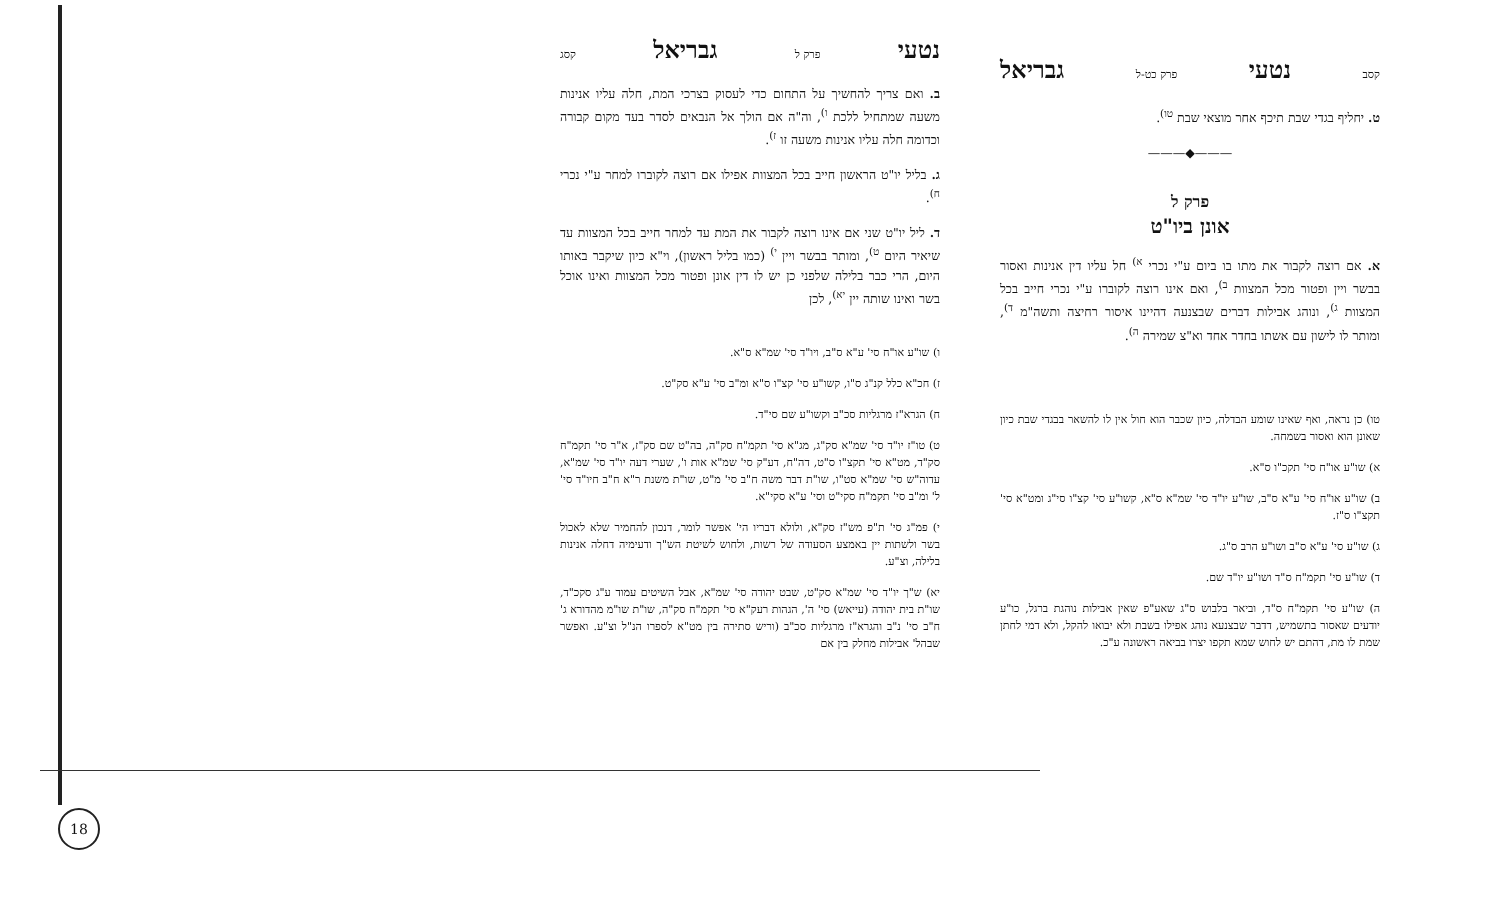קסב נטעי פרק כט-ל גבריאל
ט. יחליף בגדי שבת תיכף אחר מוצאי שבת <sup>טו)</sup>.
———◆———
פרק ל
אונן ביו"ט
א. אם רוצה לקבור את מתו בו ביום ע"י נכרי <sup>א)</sup> חל עליו דין אנינות ואסור בבשר ויין ופטור מכל המצוות <sup>ב)</sup>, ואם אינו רוצה לקוברו ע"י נכרי חייב בכל המצוות <sup>ג)</sup>, ונוהג אבילות דברים שבצנעה דהיינו איסור רחיצה ותשה"מ <sup>ד)</sup>, ומותר לו לישון עם אשתו בחדר אחד וא"צ שמירה <sup>ה)</sup>.
טו) כן נראה, ואף שאינו שומע הבדלה, כיון שכבר הוא חול אין לו להשאר בבגדי שבת כיון שאונן הוא ואסור בשמחה.
א) שו"ע או"ח סי' תקכ"ו ס"א.
ב) שו"ע או"ח סי' ע"א ס"ב, שו"ע יו"ד סי' שמ"א ס"א, קשו"ע סי' קצ"ו סי"ג ומט"א סי' תקצ"ו ס"ז.
ג) שו"ע סי' ע"א ס"ב ושו"ע הרב ס"ג.
ד) שו"ע סי' תקמ"ח ס"ד ושו"ע יו"ד שם.
ה) שו"ע סי' תקמ"ח ס"ד, וביאר בלבוש ס"ג שאע"פ שאין אבילות נוהגת ברגל, כו"ע יודעים שאסור בתשמיש, דדבר שבצנעא נוהג אפילו בשבת ולא יבואו להקל, ולא דמי לחתן שמת לו מת, דהתם יש לחוש שמא תקפו יצרו בביאה ראשונה ע"כ.
נטעי פרק ל גבריאל קסג
ב. ואם צריך להחשיך על התחום כדי לעסוק בצרכי המת, חלה עליו אנינות משעה שמתחיל ללכת <sup>ו)</sup>, וה"ה אם הולך אל הנבאים לסדר בעד מקום קבורה וכדומה חלה עליו אנינות משעה זו <sup>ז)</sup>.
ג. בליל יו"ט הראשון חייב בכל המצוות אפילו אם רוצה לקוברו למחר ע"י נכרי <sup>ח)</sup>.
ד. ליל יו"ט שני אם אינו רוצה לקבור את המת עד למחר חייב בכל המצוות עד שיאיר היום <sup>ט)</sup>, ומותר בבשר ויין <sup>י)</sup> (כמו בליל ראשון), וי"א כיון שיקבר באותו היום, הרי כבר בלילה שלפני כן יש לו דין אונן ופטור מכל המצוות ואינו אוכל בשר ואינו שותה יין <sup>יא)</sup>, לכן
ו) שו"ע או"ח סי' ע"א ס"ב, ויו"ד סי' שמ"א ס"א.
ז) חכ"א כלל קנ"ג ס"ו, קשו"ע סי' קצ"ו ס"א ומ"ב סי' ע"א סק"ט.
ח) הגרא"ז מרגליות סכ"ב וקשו"ע שם סי"ד.
ט) טו"ז יו"ד סי' שמ"א סק"ג, מג"א סי' תקמ"ח סק"ה, בה"ט שם סק"ז, א"ר סי' תקמ"ח סק"ד, מט"א סי' תקצ"ו ס"ט, דה"ח, דע"ק סי' שמ"א אות ו', שערי דעה יו"ד סי' שמ"א, עדוה"ש סי' שמ"א סט"ו, שו"ת דבר משה ח"ב סי' מ"ט, שו"ת משנת ר"א ח"ב חיו"ד סי' ל' ומ"ב סי' תקמ"ח סקי"ט וסי' ע"א סקי"א.
י) פמ"ג סי' ת"פ מש"ז סק"א, ולולא דבריו הי' אפשר לומר, דנכון להחמיר שלא לאכול בשר ולשתות יין באמצע הסעודה של רשות, ולחוש לשיטת הש"ך ודעימיה דחלה אנינות בלילה, וצ"ע.
יא) ש"ך יו"ד סי' שמ"א סק"ט, שבט יהודה סי' שמ"א, אבל השיטים עמוד ע"ג סקכ"ד, שו"ת בית יהודה (עייאש) סי' ה', הגהות רעק"א סי' תקמ"ח סק"ה, שו"ת שו"מ מהדורא ג' ח"ב סי' נ"ב והגרא"ז מרגליות סכ"ב (וריש סתירה בין מט"א לספרו הנ"ל וצ"ע. ואפשר שבהל' אבילות מחלק בין אם
18